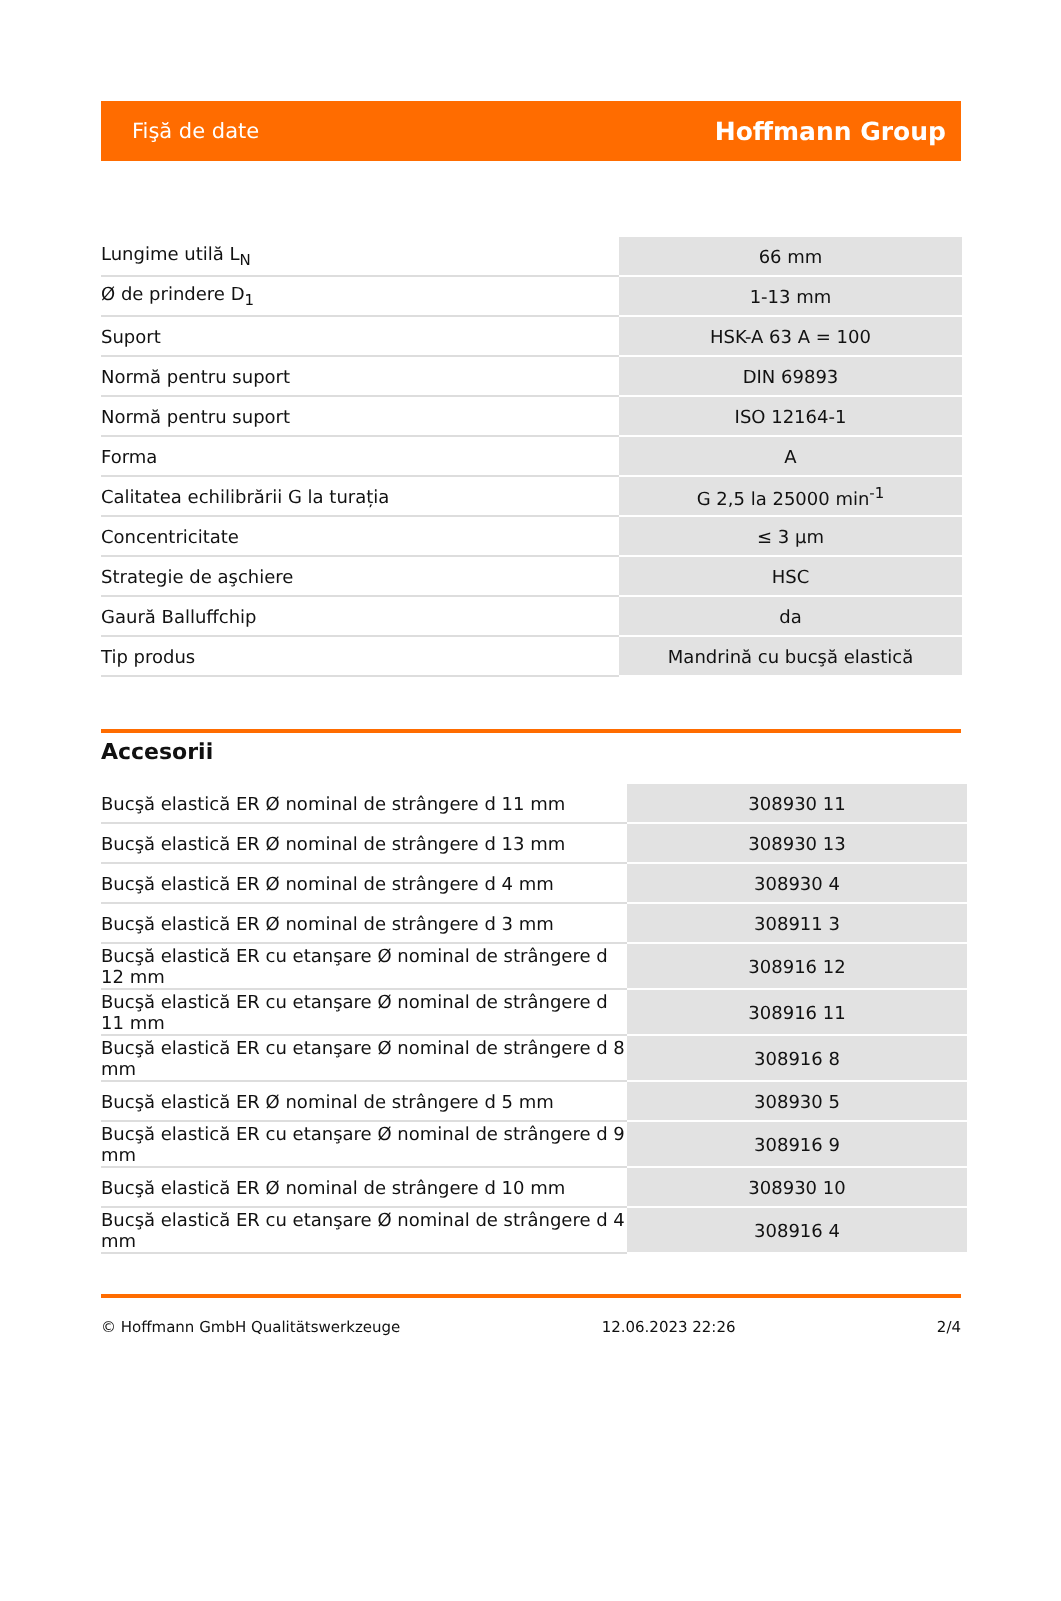Fişă de date Hoffmann Group
| Lungime utilă L<sub>N</sub> | 66 mm |
| Ø de prindere D<sub>1</sub> | 1-13 mm |
| Suport | HSK-A 63 A = 100 |
| Normă pentru suport | DIN 69893 |
| Normă pentru suport | ISO 12164-1 |
| Forma | A |
| Calitatea echilibrării G la turația | G 2,5 la 25000 min<sup>-1</sup> |
| Concentricitate | ≤ 3 µm |
| Strategie de aşchiere | HSC |
| Gaură Balluffchip | da |
| Tip produs | Mandrină cu bucşă elastică |
Accesorii
| Bucşă elastică ER Ø nominal de strângere d 11 mm | 308930 11 |
| Bucşă elastică ER Ø nominal de strângere d 13 mm | 308930 13 |
| Bucşă elastică ER Ø nominal de strângere d 4 mm | 308930 4 |
| Bucşă elastică ER Ø nominal de strângere d 3 mm | 308911 3 |
| Bucşă elastică ER cu etanşare Ø nominal de strângere d 12 mm | 308916 12 |
| Bucşă elastică ER cu etanşare Ø nominal de strângere d 11 mm | 308916 11 |
| Bucşă elastică ER cu etanşare Ø nominal de strângere d 8 mm | 308916 8 |
| Bucşă elastică ER Ø nominal de strângere d 5 mm | 308930 5 |
| Bucşă elastică ER cu etanşare Ø nominal de strângere d 9 mm | 308916 9 |
| Bucşă elastică ER Ø nominal de strângere d 10 mm | 308930 10 |
| Bucşă elastică ER cu etanşare Ø nominal de strângere d 4 mm | 308916 4 |
© Hoffmann GmbH Qualitätswerkzeuge 12.06.2023 22:26 2/4